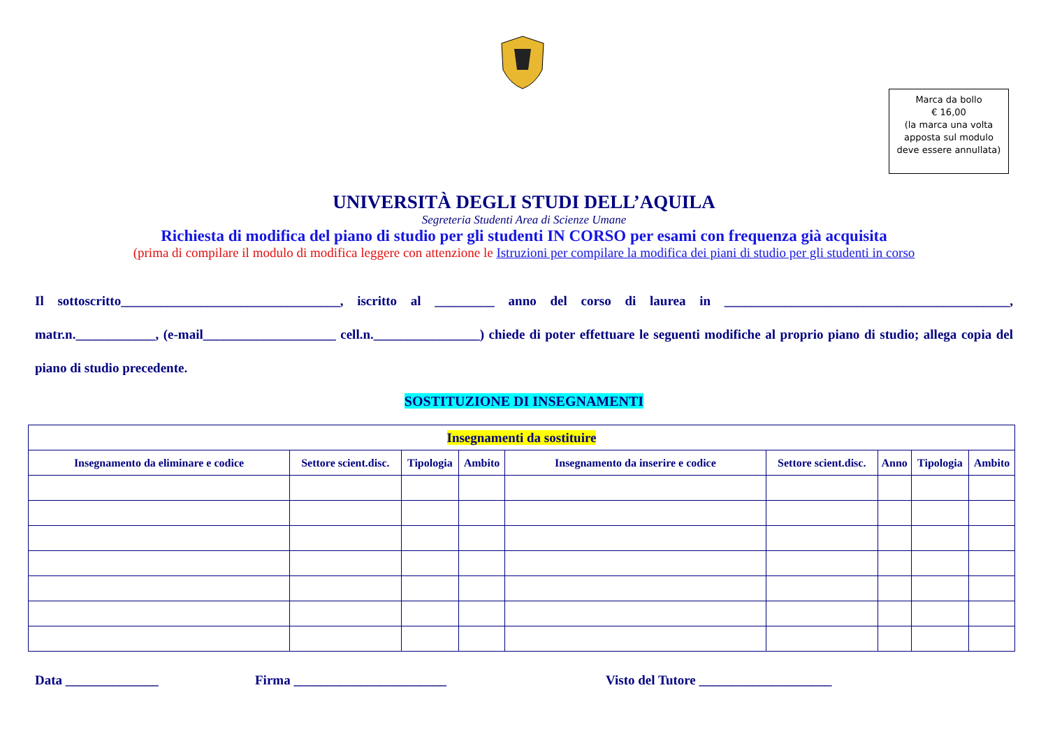Marca da bollo
€ 16,00
(la marca una volta
apposta sul modulo
deve essere annullata)
UNIVERSITÀ DEGLI STUDI DELL’AQUILA
Segreteria Studenti Area di Scienze Umane
Richiesta di modifica del piano di studio per gli studenti IN CORSO per esami con frequenza già acquisita
(prima di compilare il modulo di modifica leggere con attenzione le Istruzioni per compilare la modifica dei piani di studio per gli studenti in corso
Il sottoscritto_________________________________, iscritto al _________ anno del corso di laurea in ___________________________________________, matr.n.____________, (e-mail____________________ cell.n.________________) chiede di poter effettuare le seguenti modifiche al proprio piano di studio; allega copia del piano di studio precedente.
SOSTITUZIONE DI INSEGNAMENTI
| Insegnamenti da sostituire | | | | | | | | |
| --- | --- | --- | --- | --- | --- | --- | --- | --- |
| Insegnamento da eliminare e codice | Settore scient.disc. | Tipologia | Ambito | Insegnamento da inserire e codice | Settore scient.disc. | Anno | Tipologia | Ambito |
Data ______________ Firma _______________________ Visto del Tutore ____________________